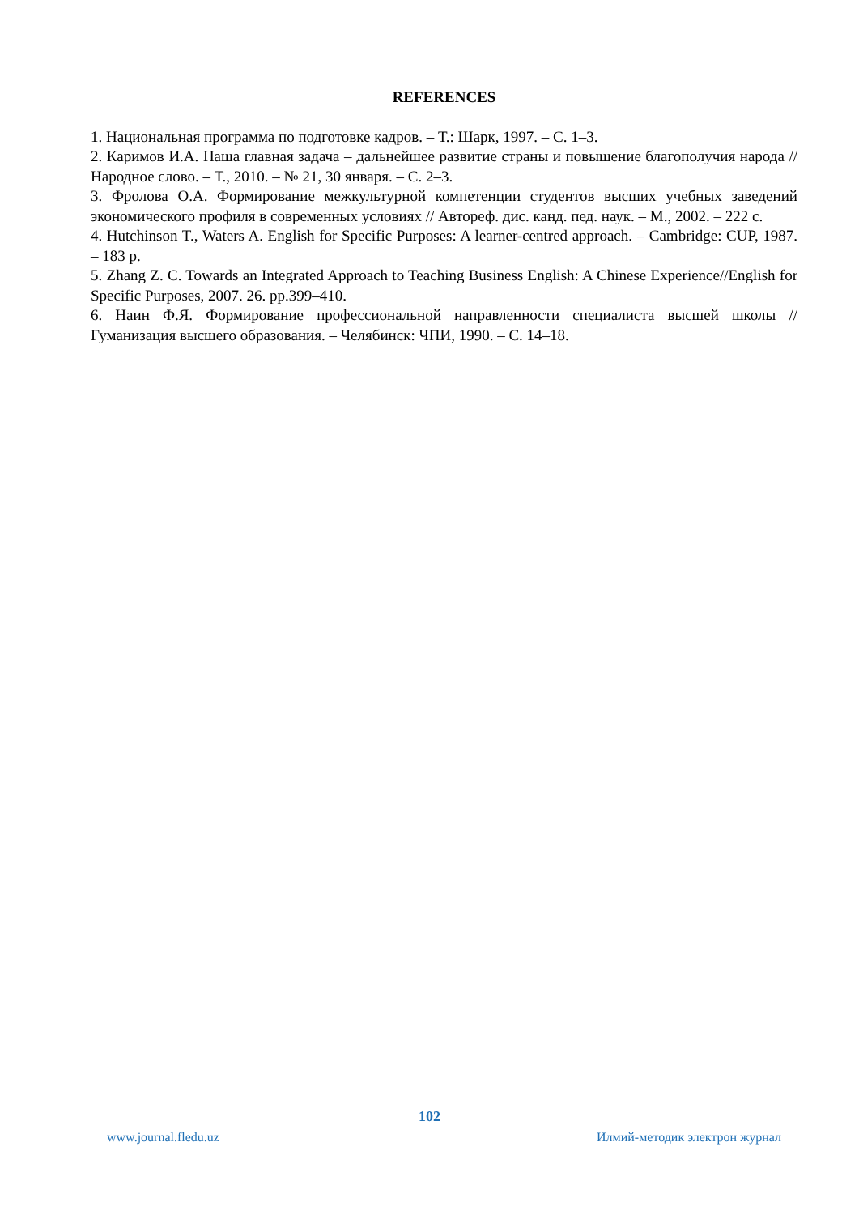REFERENCES
1. Национальная программа по подготовке кадров. – Т.: Шарк, 1997. – С. 1–3.
2. Каримов И.А. Наша главная задача – дальнейшее развитие страны и повышение благополучия народа // Народное слово. – Т., 2010. – № 21, 30 января. – С. 2–3.
3. Фролова О.А. Формирование межкультурной компетенции студентов высших учебных заведений экономического профиля в современных условиях // Автореф. дис. канд. пед. наук. – М., 2002. – 222 с.
4. Hutchinson T., Waters A. English for Specific Purposes: A learner-centred approach. – Cambridge: CUP, 1987. – 183 p.
5. Zhang Z. C. Towards an Integrated Approach to Teaching Business English: A Chinese Experience//English for Specific Purposes, 2007. 26. pp.399–410.
6. Наин Ф.Я. Формирование профессиональной направленности специалиста высшей школы // Гуманизация высшего образования. – Челябинск: ЧПИ, 1990. – С. 14–18.
102
www.journal.fledu.uz Илмий-методик электрон журнал